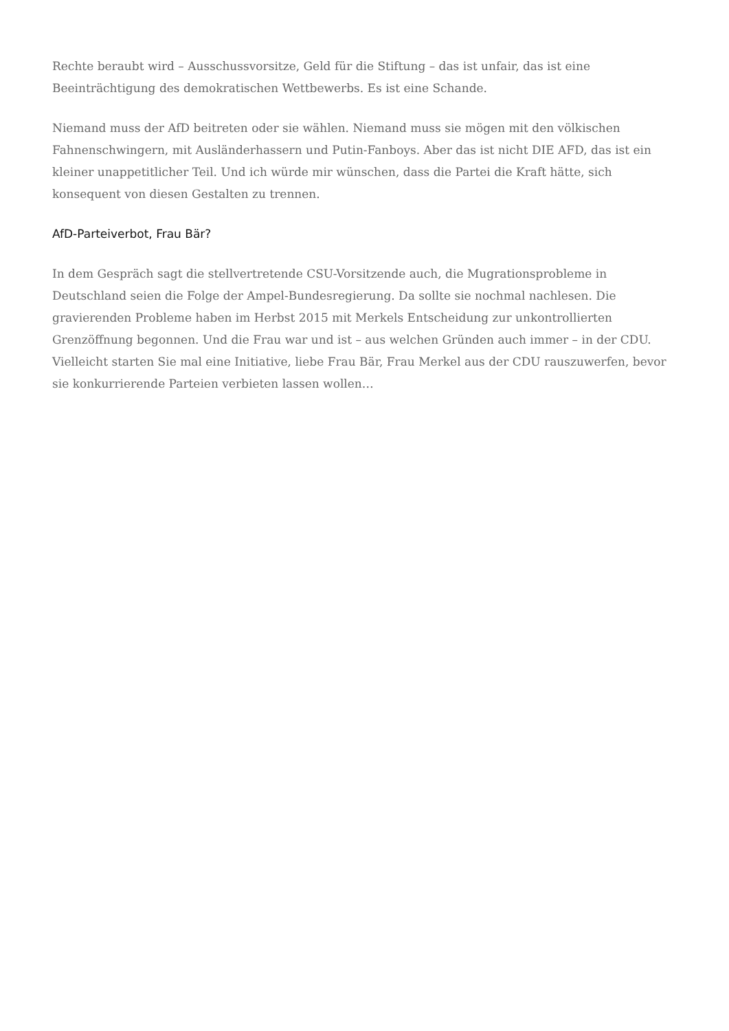Rechte beraubt wird – Ausschussvorsitze, Geld für die Stiftung – das ist unfair, das ist eine Beeinträchtigung des demokratischen Wettbewerbs. Es ist eine Schande.
Niemand muss der AfD beitreten oder sie wählen. Niemand muss sie mögen mit den völkischen Fahnenschwingern, mit Ausländerhassern und Putin-Fanboys. Aber das ist nicht DIE AFD, das ist ein kleiner unappetitlicher Teil. Und ich würde mir wünschen, dass die Partei die Kraft hätte, sich konsequent von diesen Gestalten zu trennen.
AfD-Parteiverbot, Frau Bär?
In dem Gespräch sagt die stellvertretende CSU-Vorsitzende auch, die Mugrationsprobleme in Deutschland seien die Folge der Ampel-Bundesregierung. Da sollte sie nochmal nachlesen. Die gravierenden Probleme haben im Herbst 2015 mit Merkels Entscheidung zur unkontrollierten Grenzöffnung begonnen. Und die Frau war und ist – aus welchen Gründen auch immer – in der CDU. Vielleicht starten Sie mal eine Initiative, liebe Frau Bär, Frau Merkel aus der CDU rauszuwerfen, bevor sie konkurrierende Parteien verbieten lassen wollen…